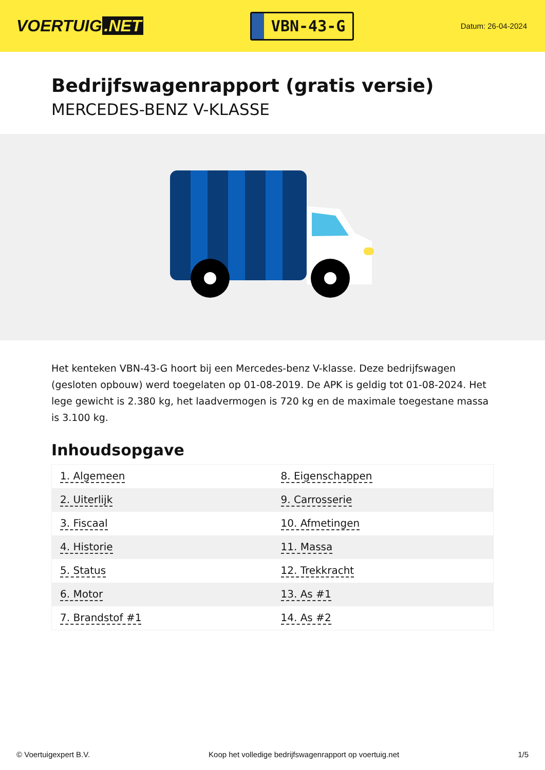VOERTUIG.NET
VBN-43-G
Datum: 26-04-2024
Bedrijfswagenrapport (gratis versie)
MERCEDES-BENZ V-KLASSE
Het kenteken VBN-43-G hoort bij een Mercedes-benz V-klasse. Deze bedrijfswagen (gesloten opbouw) werd toegelaten op 01-08-2019. De APK is geldig tot 01-08-2024. Het lege gewicht is 2.380 kg, het laadvermogen is 720 kg en de maximale toegestane massa is 3.100 kg.
Inhoudsopgave
| 1. Algemeen | 8. Eigenschappen |
| 2. Uiterlijk | 9. Carrosserie |
| 3. Fiscaal | 10. Afmetingen |
| 4. Historie | 11. Massa |
| 5. Status | 12. Trekkracht |
| 6. Motor | 13. As #1 |
| 7. Brandstof #1 | 14. As #2 |
© Voertuigexpert B.V. Koop het volledige bedrijfswagenrapport op voertuig.net 1/5